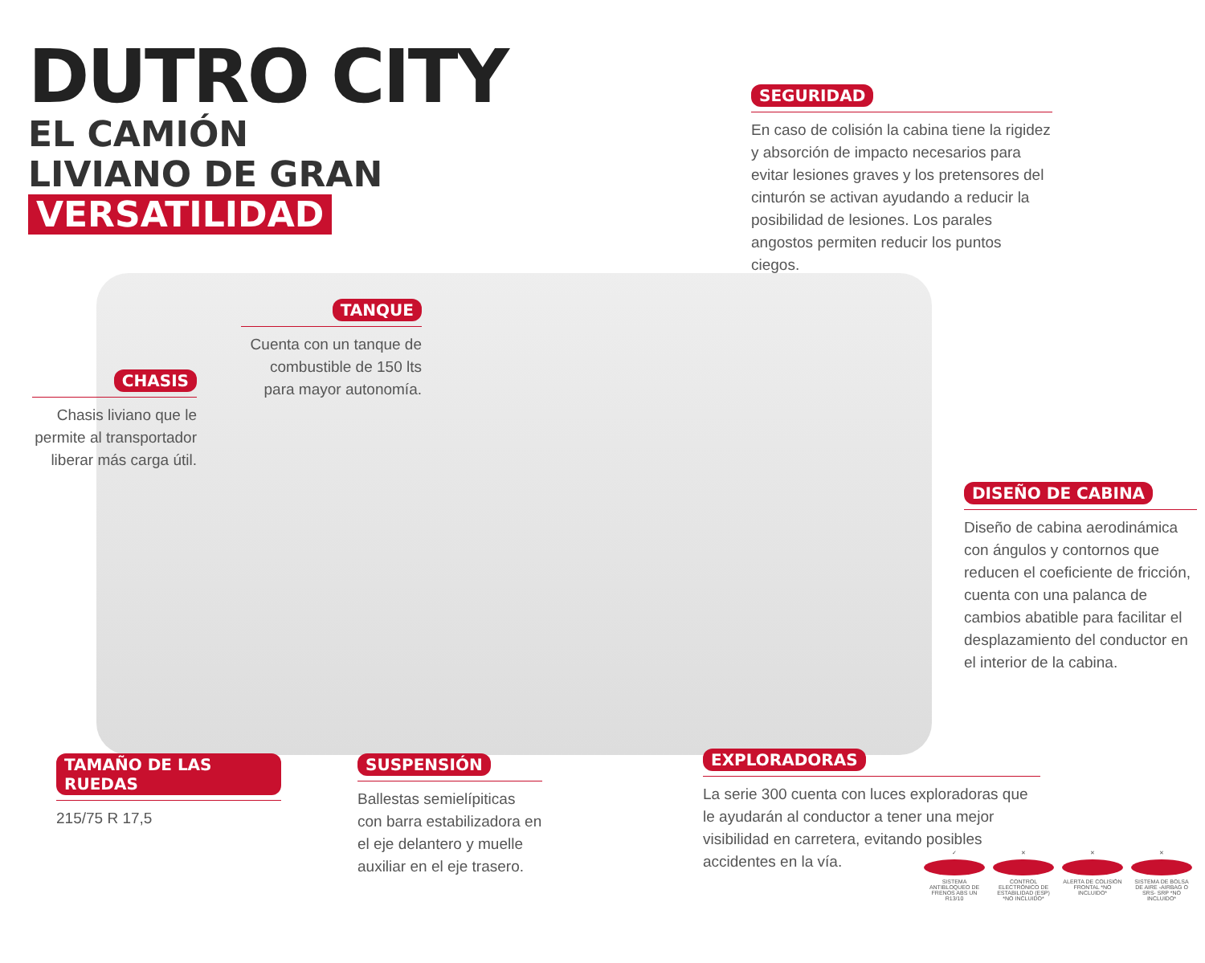DUTRO CITY
EL CAMIÓN
LIVIANO DE GRAN
VERSATILIDAD
SEGURIDAD
En caso de colisión la cabina tiene la rigidez y absorción de impacto necesarios para evitar lesiones graves y los pretensores del cinturón se activan ayudando a reducir la posibilidad de lesiones. Los parales angostos permiten reducir los puntos ciegos.
TANQUE
Cuenta con un tanque de combustible de 150 lts para mayor autonomía.
CHASIS
Chasis liviano que le permite al transportador liberar más carga útil.
DISEÑO DE CABINA
Diseño de cabina aerodinámica con ángulos y contornos que reducen el coeficiente de fricción, cuenta con una palanca de cambios abatible para facilitar el desplazamiento del conductor en el interior de la cabina.
TAMAÑO DE LAS RUEDAS
215/75 R 17,5
SUSPENSIÓN
Ballestas semielípiticas con barra estabilizadora en el eje delantero y muelle auxiliar en el eje trasero.
EXPLORADORAS
La serie 300 cuenta con luces exploradoras que le ayudarán al conductor a tener una mejor visibilidad en carretera, evitando posibles accidentes en la vía.
✓
SISTEMA ANTIBLOQUEO DE FRENOS ABS UN R13/10
✕
CONTROL ELECTRÓNICO DE ESTABILIDAD (ESP) *NO INCLUIDO*
✕
ALERTA DE COLISIÓN FRONTAL *NO INCLUIDO*
✕
SISTEMA DE BOLSA DE AIRE -AIRBAG O SRS- SRP *NO INCLUIDO*